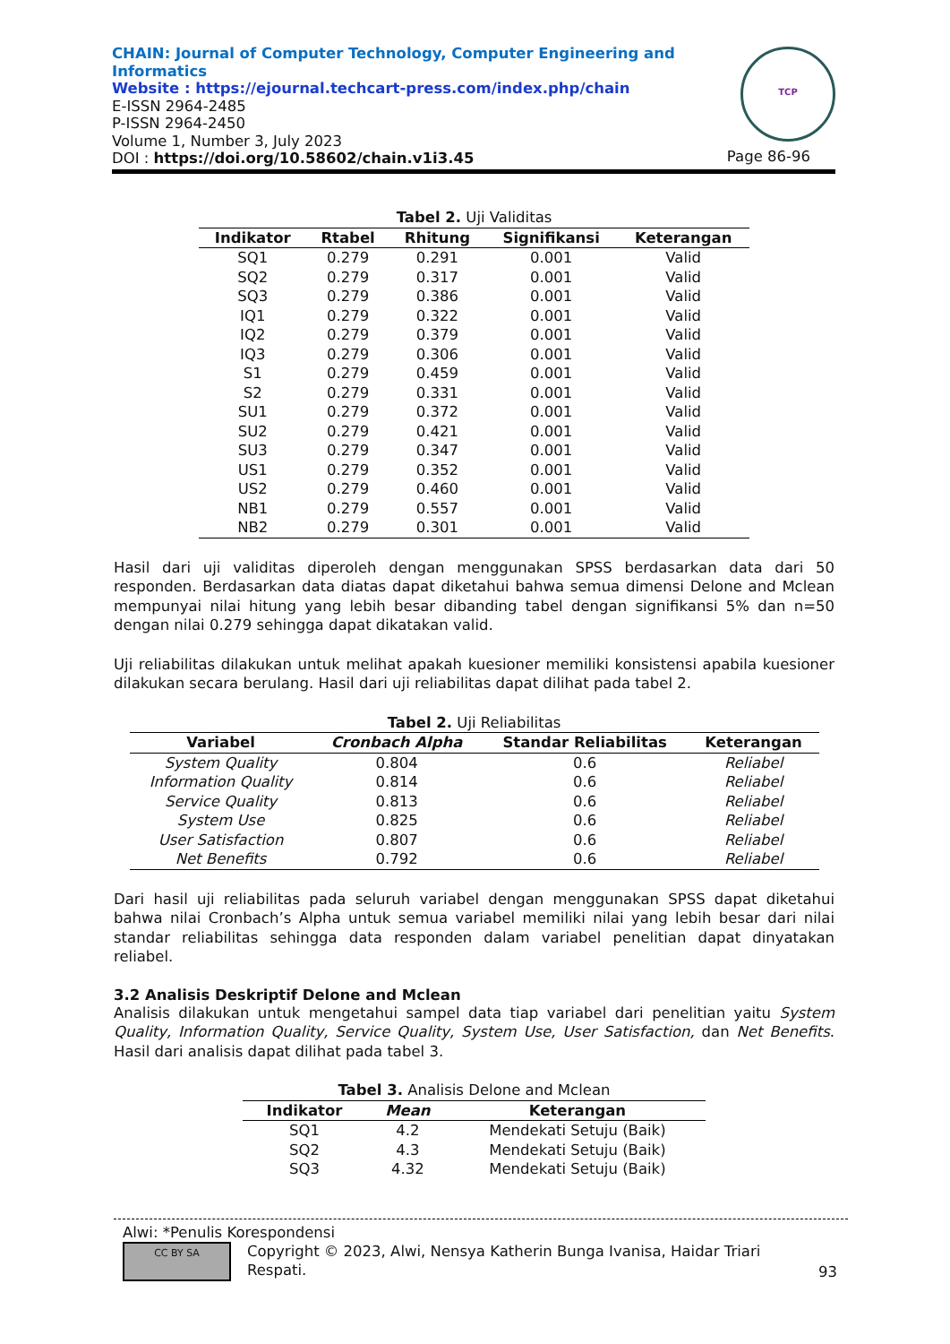CHAIN: Journal of Computer Technology, Computer Engineering and
Informatics
Website : https://ejournal.techcart-press.com/index.php/chain
E-ISSN 2964-2485
P-ISSN 2964-2450
Volume 1, Number 3, July 2023
DOI : https://doi.org/10.58602/chain.v1i3.45
TCP
Page 86-96
Tabel 2. Uji Validitas
| Indikator | Rtabel | Rhitung | Signifikansi | Keterangan |
| --- | --- | --- | --- | --- |
| SQ1 | 0.279 | 0.291 | 0.001 | Valid |
| SQ2 | 0.279 | 0.317 | 0.001 | Valid |
| SQ3 | 0.279 | 0.386 | 0.001 | Valid |
| IQ1 | 0.279 | 0.322 | 0.001 | Valid |
| IQ2 | 0.279 | 0.379 | 0.001 | Valid |
| IQ3 | 0.279 | 0.306 | 0.001 | Valid |
| S1 | 0.279 | 0.459 | 0.001 | Valid |
| S2 | 0.279 | 0.331 | 0.001 | Valid |
| SU1 | 0.279 | 0.372 | 0.001 | Valid |
| SU2 | 0.279 | 0.421 | 0.001 | Valid |
| SU3 | 0.279 | 0.347 | 0.001 | Valid |
| US1 | 0.279 | 0.352 | 0.001 | Valid |
| US2 | 0.279 | 0.460 | 0.001 | Valid |
| NB1 | 0.279 | 0.557 | 0.001 | Valid |
| NB2 | 0.279 | 0.301 | 0.001 | Valid |
Hasil dari uji validitas diperoleh dengan menggunakan SPSS berdasarkan data dari 50 responden. Berdasarkan data diatas dapat diketahui bahwa semua dimensi Delone and Mclean mempunyai nilai hitung yang lebih besar dibanding tabel dengan signifikansi 5% dan n=50 dengan nilai 0.279 sehingga dapat dikatakan valid.
Uji reliabilitas dilakukan untuk melihat apakah kuesioner memiliki konsistensi apabila kuesioner dilakukan secara berulang. Hasil dari uji reliabilitas dapat dilihat pada tabel 2.
Tabel 2. Uji Reliabilitas
| Variabel | Cronbach Alpha | Standar Reliabilitas | Keterangan |
| --- | --- | --- | --- |
| System Quality | 0.804 | 0.6 | Reliabel |
| Information Quality | 0.814 | 0.6 | Reliabel |
| Service Quality | 0.813 | 0.6 | Reliabel |
| System Use | 0.825 | 0.6 | Reliabel |
| User Satisfaction | 0.807 | 0.6 | Reliabel |
| Net Benefits | 0.792 | 0.6 | Reliabel |
Dari hasil uji reliabilitas pada seluruh variabel dengan menggunakan SPSS dapat diketahui bahwa nilai Cronbach’s Alpha untuk semua variabel memiliki nilai yang lebih besar dari nilai standar reliabilitas sehingga data responden dalam variabel penelitian dapat dinyatakan reliabel.
3.2 Analisis Deskriptif Delone and Mclean
Analisis dilakukan untuk mengetahui sampel data tiap variabel dari penelitian yaitu System Quality, Information Quality, Service Quality, System Use, User Satisfaction, dan Net Benefits. Hasil dari analisis dapat dilihat pada tabel 3.
Tabel 3. Analisis Delone and Mclean
| Indikator | Mean | Keterangan |
| --- | --- | --- |
| SQ1 | 4.2 | Mendekati Setuju (Baik) |
| SQ2 | 4.3 | Mendekati Setuju (Baik) |
| SQ3 | 4.32 | Mendekati Setuju (Baik) |
Alwi: *Penulis Korespondensi
CC BY SA Copyright © 2023, Alwi, Nensya Katherin Bunga Ivanisa, Haidar Triari Respati. 93